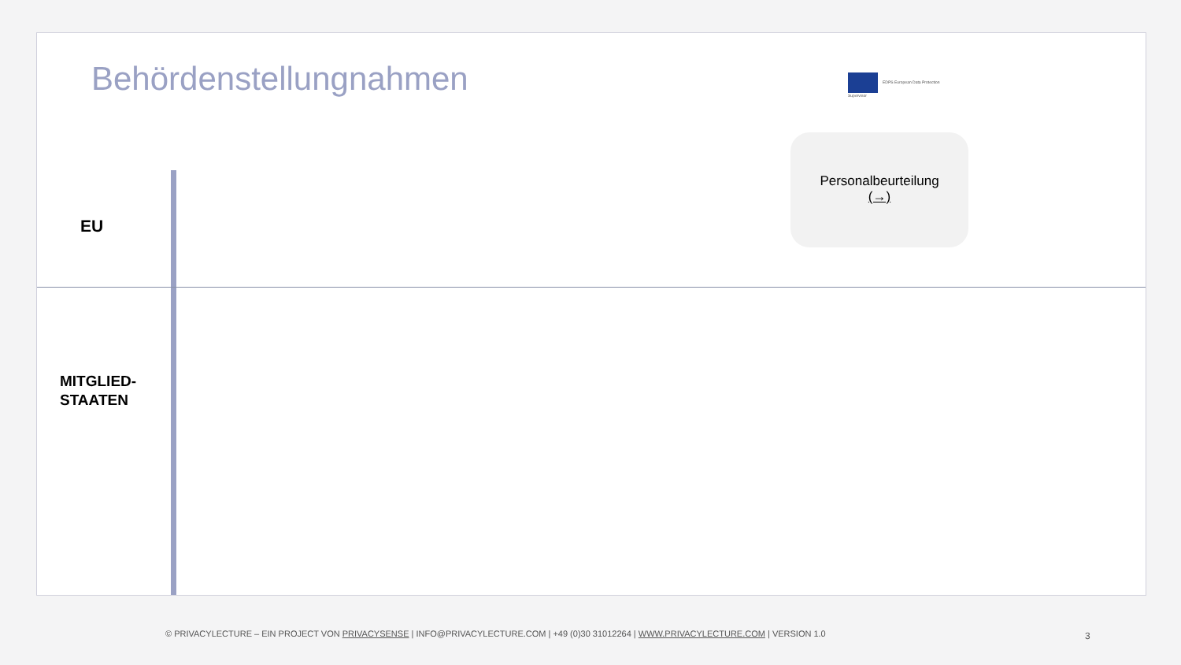Behördenstellungnahmen EDPS European Data Protection Supervisor
Personalbeurteilung
(→)
EU
MITGLIED-
STAATEN
© PRIVACYLECTURE – EIN PROJECT VON PRIVACYSENSE | INFO@PRIVACYLECTURE.COM | +49 (0)30 31012264 | WWW.PRIVACYLECTURE.COM | VERSION 1.0
3